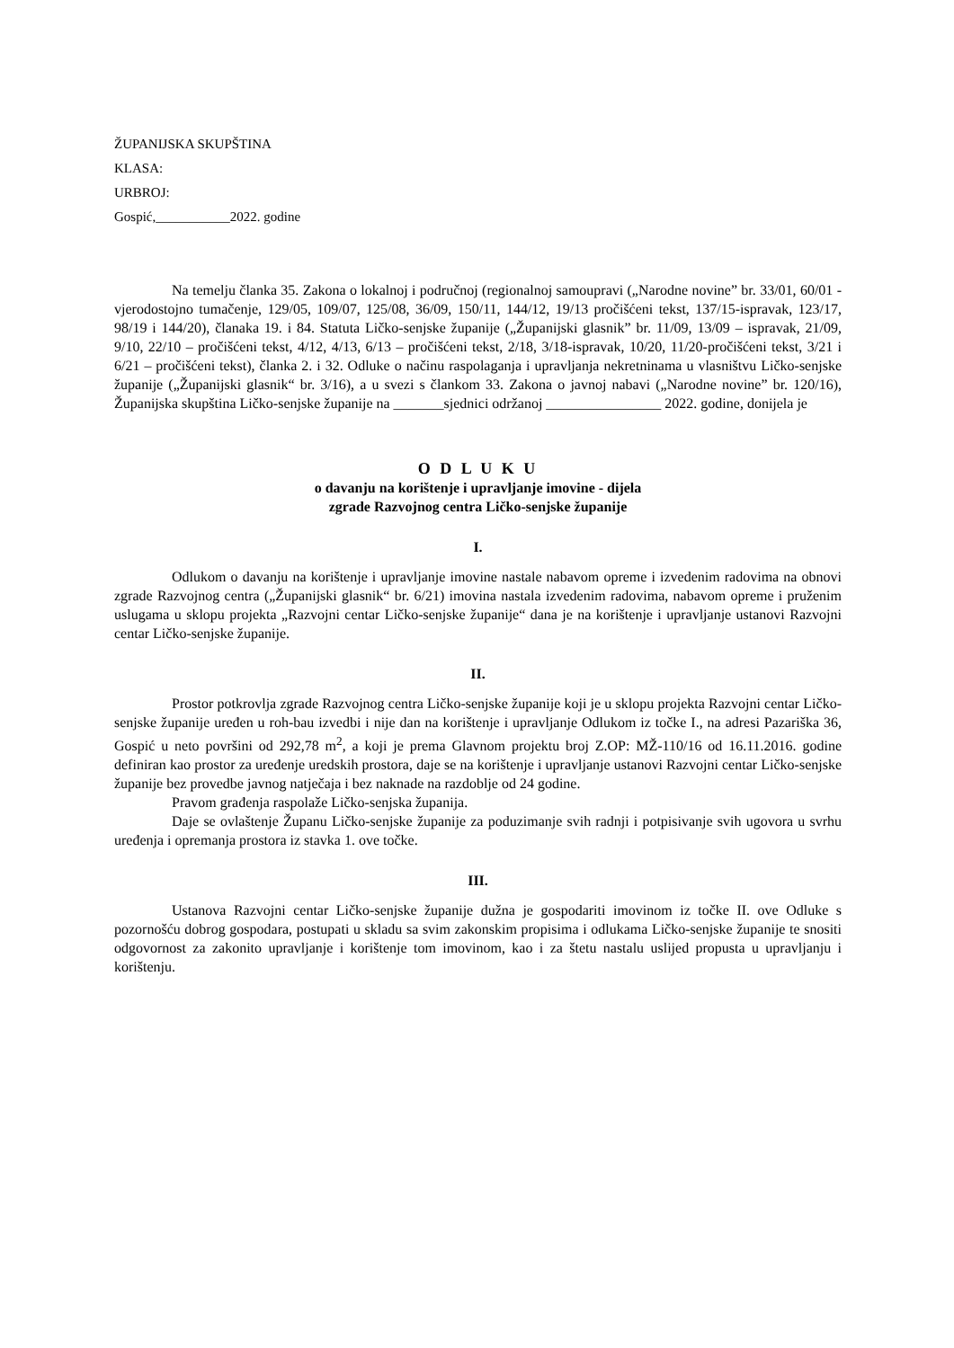ŽUPANIJSKA SKUPŠTINA
KLASA:
URBROJ:
Gospić,___________2022. godine
Na temelju članka 35. Zakona o lokalnoj i područnoj (regionalnoj samoupravi („Narodne novine” br. 33/01, 60/01 - vjerodostojno tumačenje, 129/05, 109/07, 125/08, 36/09, 150/11, 144/12, 19/13 pročišćeni tekst, 137/15-ispravak, 123/17, 98/19 i 144/20), članaka 19. i 84. Statuta Ličko-senjske županije („Županijski glasnik” br. 11/09, 13/09 – ispravak, 21/09, 9/10, 22/10 – pročišćeni tekst, 4/12, 4/13, 6/13 – pročišćeni tekst, 2/18, 3/18-ispravak, 10/20, 11/20-pročišćeni tekst, 3/21 i 6/21 – pročišćeni tekst), članka 2. i 32. Odluke o načinu raspolaganja i upravljanja nekretninama u vlasništvu Ličko-senjske županije („Županijski glasnik“ br. 3/16), a u svezi s člankom 33. Zakona o javnoj nabavi („Narodne novine” br. 120/16), Županijska skupština Ličko-senjske županije na _______sjednici održanoj ________________ 2022. godine, donijela je
O D L U K U
o davanju na korištenje i upravljanje imovine - dijela
zgrade Razvojnog centra Ličko-senjske županije
I.
Odlukom o davanju na korištenje i upravljanje imovine nastale nabavom opreme i izvedenim radovima na obnovi zgrade Razvojnog centra („Županijski glasnik“ br. 6/21) imovina nastala izvedenim radovima, nabavom opreme i pruženim uslugama u sklopu projekta „Razvojni centar Ličko-senjske županije“ dana je na korištenje i upravljanje ustanovi Razvojni centar Ličko-senjske županije.
II.
Prostor potkrovlja zgrade Razvojnog centra Ličko-senjske županije koji je u sklopu projekta Razvojni centar Ličko-senjske županije uređen u roh-bau izvedbi i nije dan na korištenje i upravljanje Odlukom iz točke I., na adresi Pazariška 36, Gospić u neto površini od 292,78 m<sup>2</sup>, a koji je prema Glavnom projektu broj Z.OP: MŽ-110/16 od 16.11.2016. godine definiran kao prostor za uređenje uredskih prostora, daje se na korištenje i upravljanje ustanovi Razvojni centar Ličko-senjske županije bez provedbe javnog natječaja i bez naknade na razdoblje od 24 godine.
Pravom građenja raspolaže Ličko-senjska županija.
Daje se ovlaštenje Županu Ličko-senjske županije za poduzimanje svih radnji i potpisivanje svih ugovora u svrhu uređenja i opremanja prostora iz stavka 1. ove točke.
III.
Ustanova Razvojni centar Ličko-senjske županije dužna je gospodariti imovinom iz točke II. ove Odluke s pozornošću dobrog gospodara, postupati u skladu sa svim zakonskim propisima i odlukama Ličko-senjske županije te snositi odgovornost za zakonito upravljanje i korištenje tom imovinom, kao i za štetu nastalu uslijed propusta u upravljanju i korištenju.